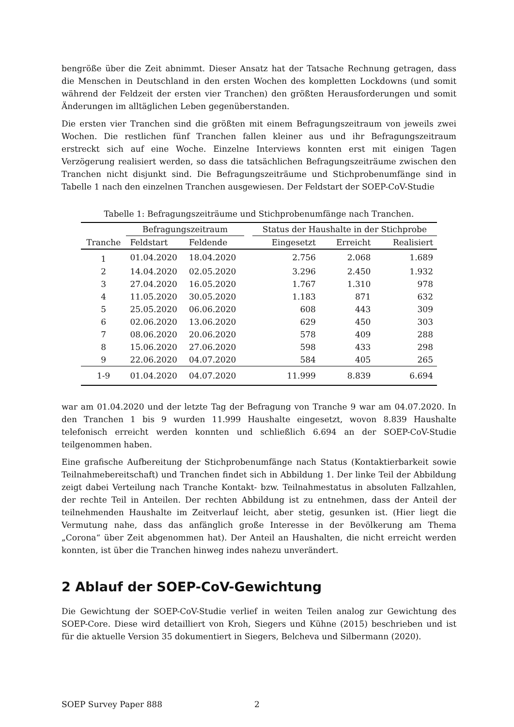bengröße über die Zeit abnimmt. Dieser Ansatz hat der Tatsache Rechnung getragen, dass die Menschen in Deutschland in den ersten Wochen des kompletten Lockdowns (und somit während der Feldzeit der ersten vier Tranchen) den größten Herausforderungen und somit Änderungen im alltäglichen Leben gegenüberstanden.
Die ersten vier Tranchen sind die größten mit einem Befragungszeitraum von jeweils zwei Wochen. Die restlichen fünf Tranchen fallen kleiner aus und ihr Befragungszeitraum erstreckt sich auf eine Woche. Einzelne Interviews konnten erst mit einigen Tagen Verzögerung realisiert werden, so dass die tatsächlichen Befragungszeiträume zwischen den Tranchen nicht disjunkt sind. Die Befragungszeiträume und Stichprobenumfänge sind in Tabelle 1 nach den einzelnen Tranchen ausgewiesen. Der Feldstart der SOEP-CoV-Studie
Tabelle 1: Befragungszeiträume und Stichprobenumfänge nach Tranchen.
| | Befragungszeitraum | | | Status der Haushalte in der Stichprobe | | |
| --- | --- | --- | --- | --- | --- | --- |
| Tranche | Feldstart | Feldende | | Eingesetzt | Erreicht | Realisiert |
| 1 | 01.04.2020 | 18.04.2020 | | 2.756 | 2.068 | 1.689 |
| 2 | 14.04.2020 | 02.05.2020 | | 3.296 | 2.450 | 1.932 |
| 3 | 27.04.2020 | 16.05.2020 | | 1.767 | 1.310 | 978 |
| 4 | 11.05.2020 | 30.05.2020 | | 1.183 | 871 | 632 |
| 5 | 25.05.2020 | 06.06.2020 | | 608 | 443 | 309 |
| 6 | 02.06.2020 | 13.06.2020 | | 629 | 450 | 303 |
| 7 | 08.06.2020 | 20.06.2020 | | 578 | 409 | 288 |
| 8 | 15.06.2020 | 27.06.2020 | | 598 | 433 | 298 |
| 9 | 22.06.2020 | 04.07.2020 | | 584 | 405 | 265 |
| 1-9 | 01.04.2020 | 04.07.2020 | | 11.999 | 8.839 | 6.694 |
war am 01.04.2020 und der letzte Tag der Befragung von Tranche 9 war am 04.07.2020. In den Tranchen 1 bis 9 wurden 11.999 Haushalte eingesetzt, wovon 8.839 Haushalte telefonisch erreicht werden konnten und schließlich 6.694 an der SOEP-CoV-Studie teilgenommen haben.
Eine grafische Aufbereitung der Stichprobenumfänge nach Status (Kontaktierbarkeit sowie Teilnahmebereitschaft) und Tranchen findet sich in Abbildung 1. Der linke Teil der Abbildung zeigt dabei Verteilung nach Tranche Kontakt- bzw. Teilnahmestatus in absoluten Fallzahlen, der rechte Teil in Anteilen. Der rechten Abbildung ist zu entnehmen, dass der Anteil der teilnehmenden Haushalte im Zeitverlauf leicht, aber stetig, gesunken ist. (Hier liegt die Vermutung nahe, dass das anfänglich große Interesse in der Bevölkerung am Thema „Corona“ über Zeit abgenommen hat). Der Anteil an Haushalten, die nicht erreicht werden konnten, ist über die Tranchen hinweg indes nahezu unverändert.
2 Ablauf der SOEP-CoV-Gewichtung
Die Gewichtung der SOEP-CoV-Studie verlief in weiten Teilen analog zur Gewichtung des SOEP-Core. Diese wird detailliert von Kroh, Siegers und Kühne (2015) beschrieben und ist für die aktuelle Version 35 dokumentiert in Siegers, Belcheva und Silbermann (2020).
SOEP Survey Paper 888 2